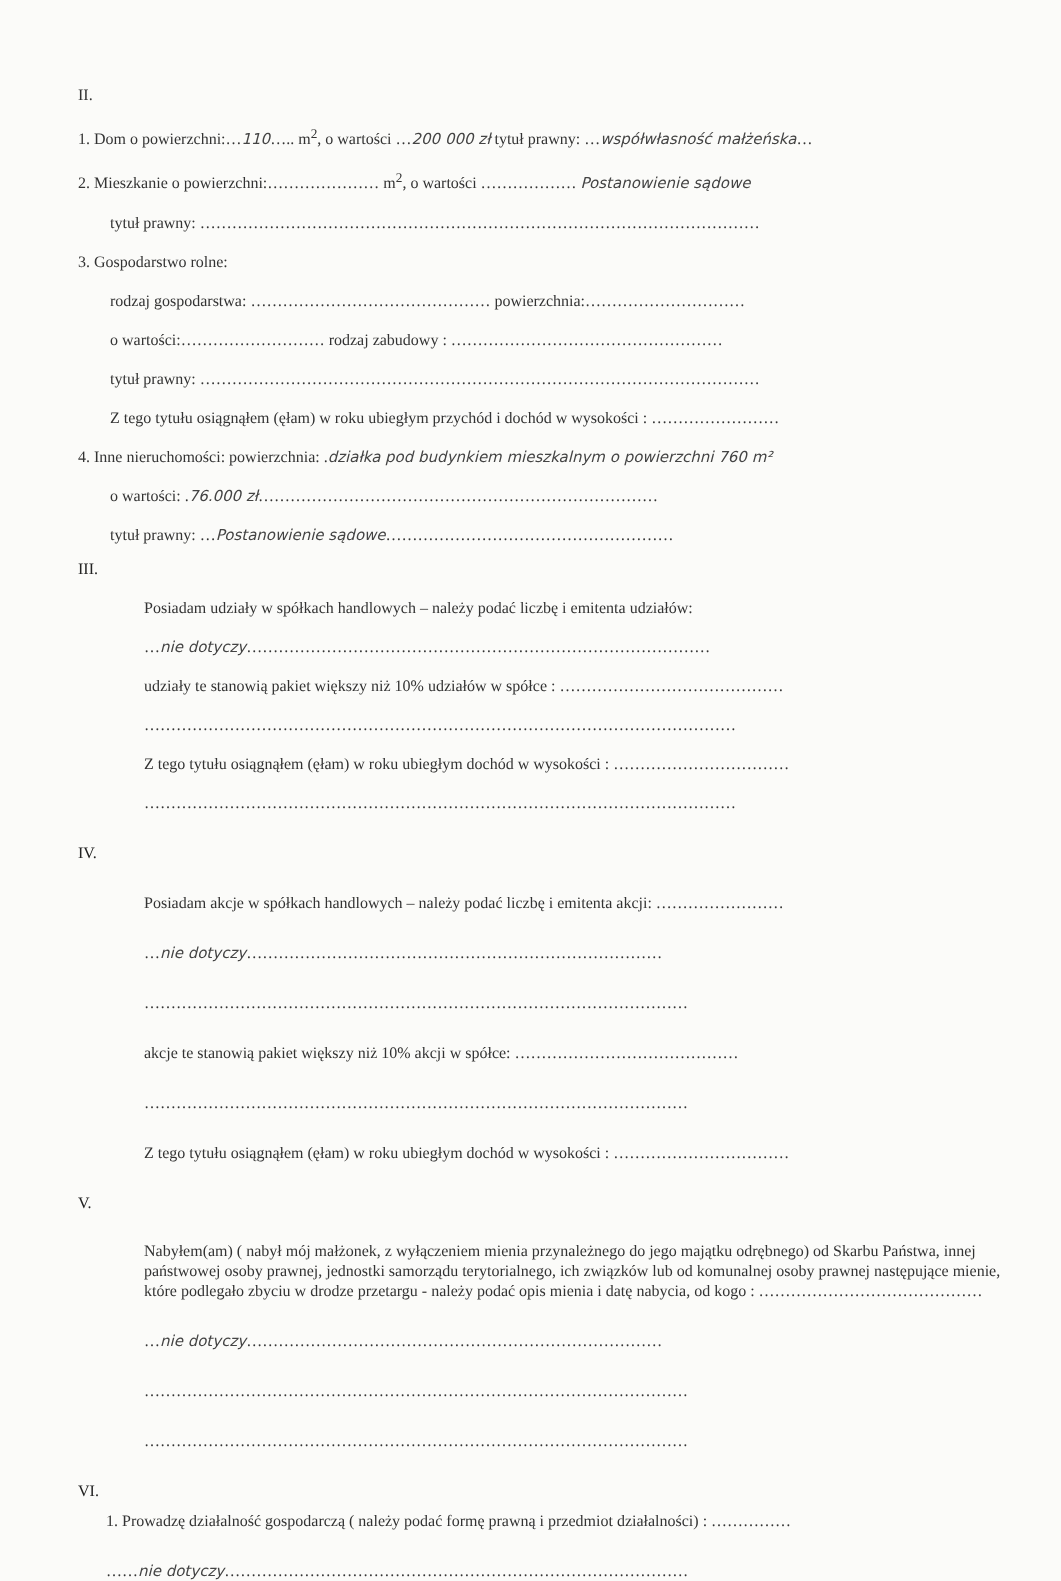II.
1. Dom o powierzchni:…110….. m<sup>2</sup>, o wartości …200 000 zł tytuł prawny: …współwłasność małżeńska…
2. Mieszkanie o powierzchni:………………… m<sup>2</sup>, o wartości ……………… Postanowienie sądowe
tytuł prawny: ……………………………………………………………………………………………
3. Gospodarstwo rolne:
rodzaj gospodarstwa: ……………………………………… powierzchnia:…………………………
o wartości:……………………… rodzaj zabudowy : ……………………………………………
tytuł prawny: ……………………………………………………………………………………………
Z tego tytułu osiągnąłem (ęłam) w roku ubiegłym przychód i dochód w wysokości : ……………………
4. Inne nieruchomości: powierzchnia: .działka pod budynkiem mieszkalnym o powierzchni 760 m²
o wartości: .76.000 zł…………………………………………………………………
tytuł prawny: …Postanowienie sądowe………………………………………………
III.
Posiadam udziały w spółkach handlowych – należy podać liczbę i emitenta udziałów:
…nie dotyczy……………………………………………………………………………
udziały te stanowią pakiet większy niż 10% udziałów w spółce : ……………………………………
…………………………………………………………………………………………………
Z tego tytułu osiągnąłem (ęłam) w roku ubiegłym dochód w wysokości : ……………………………
…………………………………………………………………………………………………
IV.
Posiadam akcje w spółkach handlowych – należy podać liczbę i emitenta akcji: ……………………
…nie dotyczy……………………………………………………………………
…………………………………………………………………………………………
akcje te stanowią pakiet większy niż 10% akcji w spółce: ……………………………………
…………………………………………………………………………………………
Z tego tytułu osiągnąłem (ęłam) w roku ubiegłym dochód w wysokości : ……………………………
V.
Nabyłem(am) ( nabył mój małżonek, z wyłączeniem mienia przynależnego do jego majątku odrębnego) od Skarbu Państwa, innej państwowej osoby prawnej, jednostki samorządu terytorialnego, ich związków lub od komunalnej osoby prawnej następujące mienie, które podlegało zbyciu w drodze przetargu - należy podać opis mienia i datę nabycia, od kogo : ……………………………………
…nie dotyczy……………………………………………………………………
…………………………………………………………………………………………
…………………………………………………………………………………………
VI.
1. Prowadzę działalność gospodarczą ( należy podać formę prawną i przedmiot działalności) : ……………
……nie dotyczy……………………………………………………………………………